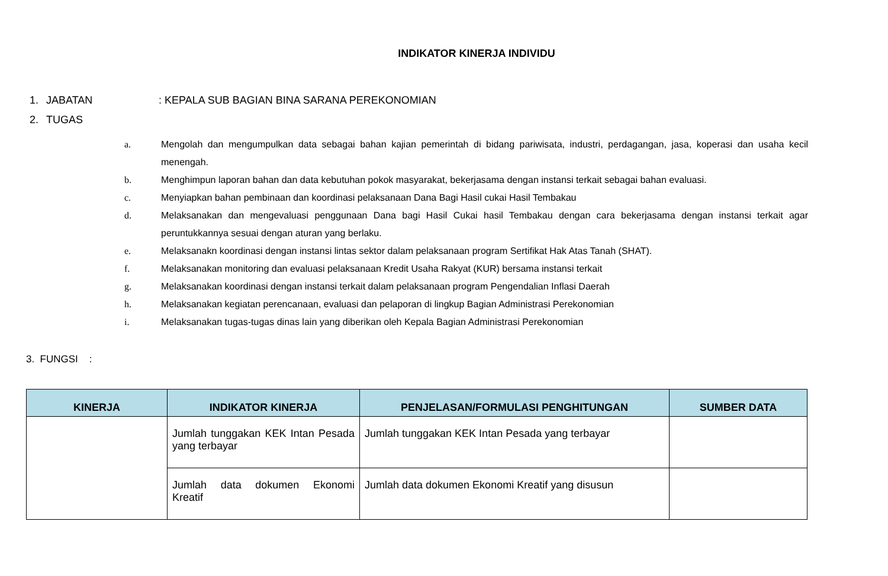INDIKATOR KINERJA INDIVIDU
1. JABATAN: KEPALA SUB BAGIAN BINA SARANA PEREKONOMIAN
2. TUGAS
a. Mengolah dan mengumpulkan data sebagai bahan kajian pemerintah di bidang pariwisata, industri, perdagangan, jasa, koperasi dan usaha kecil menengah.
b. Menghimpun laporan bahan dan data kebutuhan pokok masyarakat, bekerjasama dengan instansi terkait sebagai bahan evaluasi.
c. Menyiapkan bahan pembinaan dan koordinasi pelaksanaan Dana Bagi Hasil cukai Hasil Tembakau
d. Melaksanakan dan mengevaluasi penggunaan Dana bagi Hasil Cukai hasil Tembakau dengan cara bekerjasama dengan instansi terkait agar peruntukkannya sesuai dengan aturan yang berlaku.
e. Melaksanakn koordinasi dengan instansi lintas sektor dalam pelaksanaan program Sertifikat Hak Atas Tanah (SHAT).
f. Melaksanakan monitoring dan evaluasi pelaksanaan Kredit Usaha Rakyat (KUR) bersama instansi terkait
g. Melaksanakan koordinasi dengan instansi terkait dalam pelaksanaan program Pengendalian Inflasi Daerah
h. Melaksanakan kegiatan perencanaan, evaluasi dan pelaporan di lingkup Bagian Administrasi Perekonomian
i. Melaksanakan tugas-tugas dinas lain yang diberikan oleh Kepala Bagian Administrasi Perekonomian
3. FUNGSI :
| KINERJA | INDIKATOR KINERJA | PENJELASAN/FORMULASI PENGHITUNGAN | SUMBER DATA |
| --- | --- | --- | --- |
| | Jumlah tunggakan KEK Intan Pesada yang terbayar | Jumlah tunggakan KEK Intan Pesada yang terbayar | |
| | Jumlah data dokumen Ekonomi Kreatif | Jumlah data dokumen Ekonomi Kreatif yang disusun | |